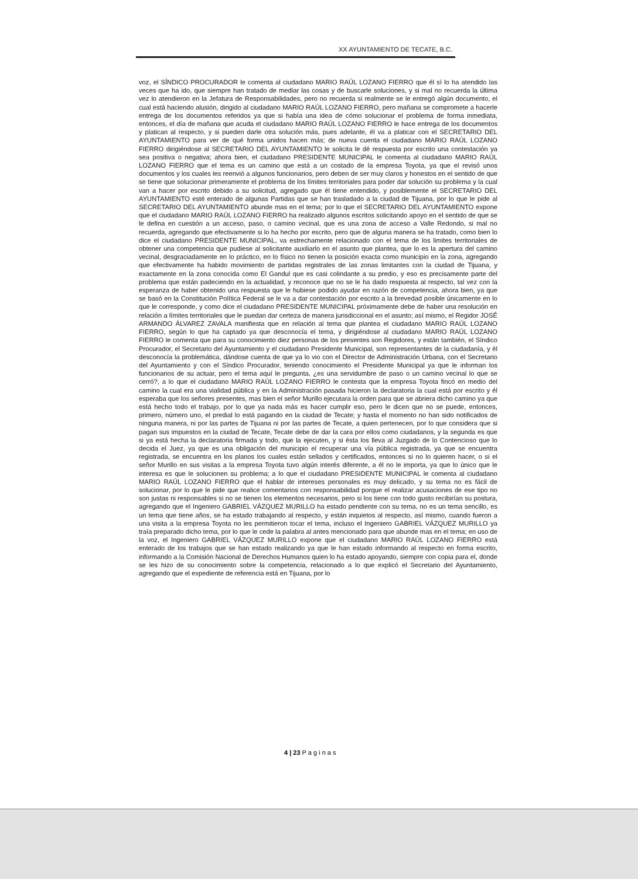XX AYUNTAMIENTO DE TECATE, B.C.
voz, el SÍNDICO PROCURADOR le comenta al ciudadano MARIO RAÚL LOZANO FIERRO que él sí lo ha atendido las veces que ha ido, que siempre han tratado de mediar las cosas y de buscarle soluciones, y si mal no recuerda la última vez lo atendieron en la Jefatura de Responsabilidades, pero no recuerda si realmente se le entregó algún documento, el cual está haciendo alusión, dirigido al ciudadano MARIO RAÚL LOZANO FIERRO, pero mañana se compromete a hacerle entrega de los documentos referidos ya que si había una idea de cómo solucionar el problema de forma inmediata, entonces, el día de mañana que acuda el ciudadano MARIO RAÚL LOZANO FIERRO le hace entrega de los documentos y platican al respecto, y si pueden darle otra solución más, pues adelante, él va a platicar con el SECRETARIO DEL AYUNTAMIENTO para ver de qué forma unidos hacen más; de nueva cuenta el ciudadano MARIO RAÚL LOZANO FIERRO dirigiéndose al SECRETARIO DEL AYUNTAMIENTO le solicita le dé respuesta por escrito una contestación ya sea positiva o negativa; ahora bien, el ciudadano PRESIDENTE MUNICIPAL le comenta al ciudadano MARIO RAÚL LOZANO FIERRO que el tema es un camino que está a un costado de la empresa Toyota, ya que el revisó unos documentos y los cuales les reenvió a algunos funcionarios, pero deben de ser muy claros y honestos en el sentido de que se tiene que solucionar primeramente el problema de los límites territoriales para poder dar solución su problema y la cual van a hacer por escrito debido a su solicitud, agregado que él tiene entendido, y posiblemente el SECRETARIO DEL AYUNTAMIENTO esté enterado de algunas Partidas que se han trasladado a la ciudad de Tijuana, por lo que le pide al SECRETARIO DEL AYUNTAMIENTO abunde mas en el tema; por lo que el SECRETARIO DEL AYUNTAMIENTO expone que el ciudadano MARIO RAÚL LOZANO FIERRO ha realizado algunos escritos solicitando apoyo en el sentido de que se le defina en cuestión a un acceso, paso, o camino vecinal, que es una zona de acceso a Valle Redondo, si mal no recuerda, agregando que efectivamente si lo ha hecho por escrito, pero que de alguna manera se ha tratado, como bien lo dice el ciudadano PRESIDENTE MUNICIPAL, va estrechamente relacionado con el tema de los limites territoriales de obtener una competencia que pudiese al solicitante auxiliarlo en el asunto que plantea, que lo es la apertura del camino vecinal, desgraciadamente en lo práctico, en lo físico no tienen la posición exacta como municipio en la zona, agregando que efectivamente ha habido movimiento de partidas registrales de las zonas limitantes con la ciudad de Tijuana, y exactamente en la zona conocida como El Gandul que es casi colindante a su predio, y eso es precisamente parte del problema que están padeciendo en la actualidad, y reconoce que no se le ha dado respuesta al respecto, tal vez con la esperanza de haber obtenido una respuesta que le hubiese podido ayudar en razón de competencia, ahora bien, ya que se basó en la Constitución Política Federal se le va a dar contestación por escrito a la brevedad posible únicamente en lo que le corresponde, y como dice el ciudadano PRESIDENTE MUNICIPAL próximamente debe de haber una resolución en relación a límites territoriales que le puedan dar certeza de manera jurisdiccional en el asunto; así mismo, el Regidor JOSÉ ARMANDO ÁLVAREZ ZAVALA manifiesta que en relación al tema que plantea el ciudadano MARIO RAÚL LOZANO FIERRO, según lo que ha captado ya que desconocía el tema, y dirigiéndose al ciudadano MARIO RAÚL LOZANO FIERRO le comenta que para su conocimiento diez personas de los presentes son Regidores, y están también, el Síndico Procurador, el Secretario del Ayuntamiento y el ciudadano Presidente Municipal, son representantes de la ciudadanía, y él desconocía la problemática, dándose cuenta de que ya lo vio con el Director de Administración Urbana, con el Secretario del Ayuntamiento y con el Síndico Procurador, teniendo conocimiento el Presidente Municipal ya que le informan los funcionarios de su actuar, pero el tema aquí le pregunta, ¿es una servidumbre de paso o un camino vecinal lo que se cerró?, a lo que el ciudadano MARIO RAÚL LOZANO FIERRO le contesta que la empresa Toyota fincó en medio del camino la cual era una vialidad pública y en la Administración pasada hicieron la declaratoria la cual está por escrito y él esperaba que los señores presentes, mas bien el señor Murillo ejecutara la orden para que se abriera dicho camino ya que está hecho todo el trabajo, por lo que ya nada más es hacer cumplir eso, pero le dicen que no se puede, entonces, primero, número uno, el predial lo está pagando en la ciudad de Tecate; y hasta el momento no han sido notificados de ninguna manera, ni por las partes de Tijuana ni por las partes de Tecate, a quien pertenecen, por lo que considera que si pagan sus impuestos en la ciudad de Tecate, Tecate debe de dar la cara por ellos como ciudadanos, y la segunda es que si ya está hecha la declaratoria firmada y todo, que la ejecuten, y si ésta los lleva al Juzgado de lo Contencioso que lo decida el Juez, ya que es una obligación del municipio el recuperar una vía pública registrada, ya que se encuentra registrada, se encuentra en los planos los cuales están sellados y certificados, entonces si no lo quieren hacer, o si el señor Murillo en sus visitas a la empresa Toyota tuvo algún interés diferente, a él no le importa, ya que lo único que le interesa es que le solucionen su problema; a lo que el ciudadano PRESIDENTE MUNICIPAL le comenta al ciudadano MARIO RAÚL LOZANO FIERRO que el hablar de intereses personales es muy delicado, y su tema no es fácil de solucionar, por lo que le pide que realice comentarios con responsabilidad porque el realizar acusaciones de ese tipo no son justas ni responsables si no se tienen los elementos necesarios, pero si los tiene con todo gusto recibirían su postura, agregando que el Ingeniero GABRIEL VÁZQUEZ MURILLO ha estado pendiente con su tema, no es un tema sencillo, es un tema que tiene años, se ha estado trabajando al respecto, y están inquietos al respecto, así mismo, cuando fueron a una visita a la empresa Toyota no les permitieron tocar el tema, incluso el Ingeniero GABRIEL VÁZQUEZ MURILLO ya traía preparado dicho tema, por lo que le cede la palabra al antes mencionado para que abunde mas en el tema; en uso de la voz, el Ingeniero GABRIEL VÁZQUEZ MURILLO expone que el ciudadano MARIO RAÚL LOZANO FIERRO está enterado de los trabajos que se han estado realizando ya que le han estado informando al respecto en forma escrito, informando a la Comisión Nacional de Derechos Humanos quien lo ha estado apoyando, siempre con copia para el, donde se les hizo de su conocimiento sobre la competencia, relacionado a lo que explicó el Secretario del Ayuntamiento, agregando que el expediente de referencia está en Tijuana, por lo
4 | 23 P a g i n a s